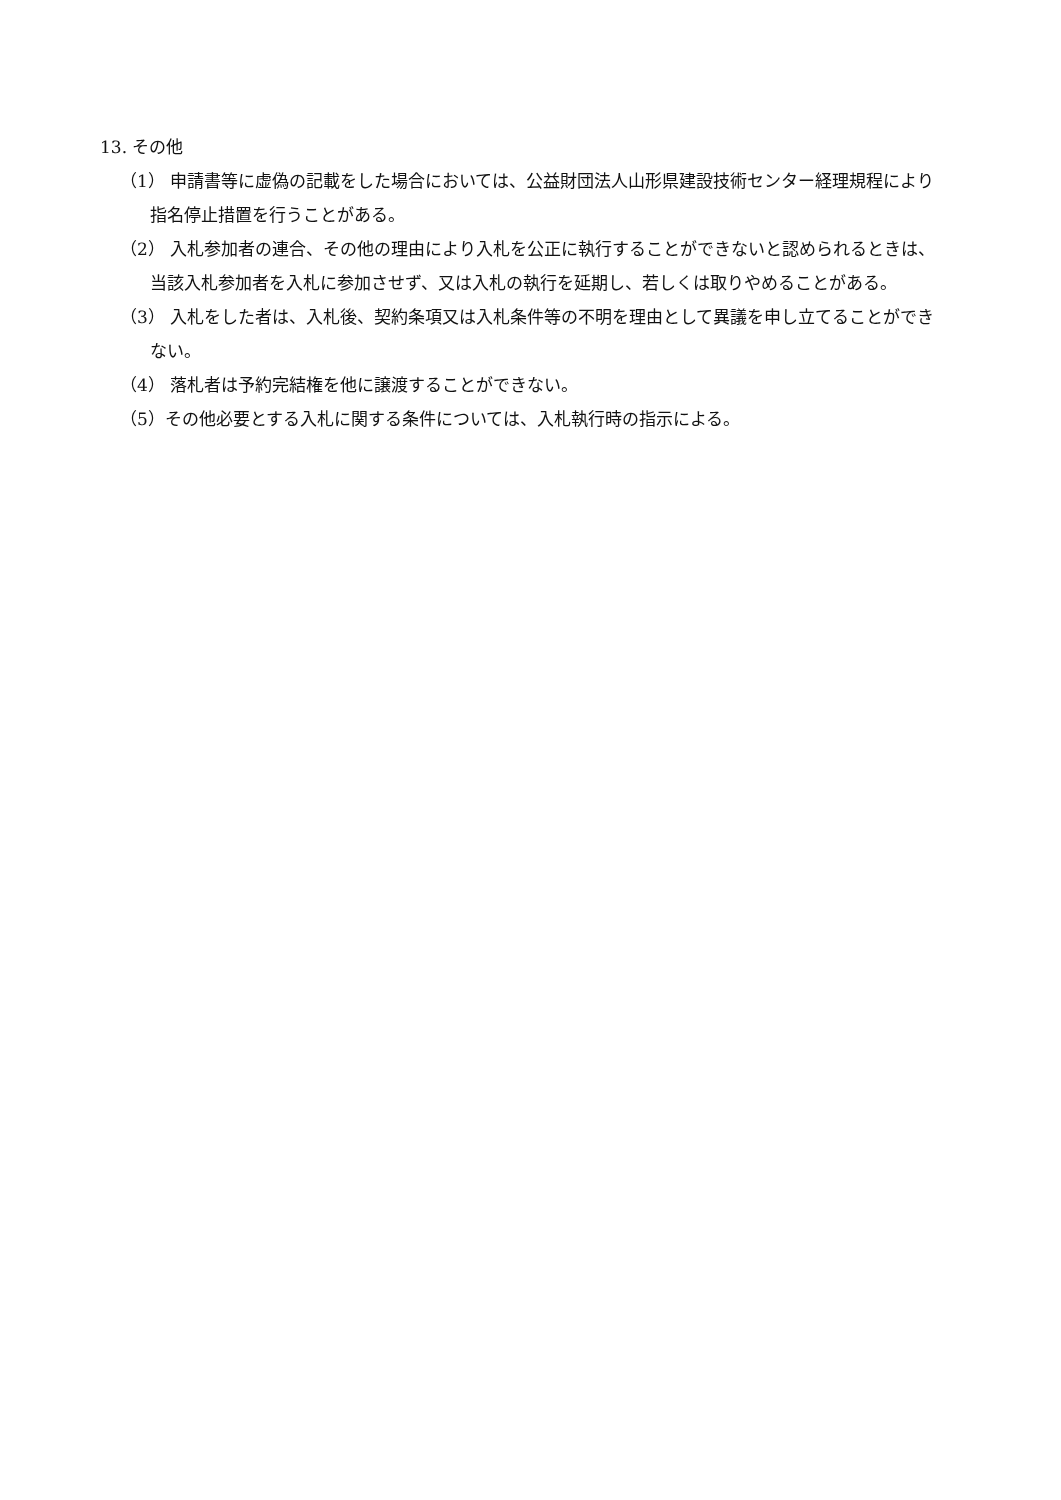13. その他
（1） 申請書等に虚偽の記載をした場合においては、公益財団法人山形県建設技術センター経理規程により指名停止措置を行うことがある。
（2） 入札参加者の連合、その他の理由により入札を公正に執行することができないと認められるときは、当該入札参加者を入札に参加させず、又は入札の執行を延期し、若しくは取りやめることがある。
（3） 入札をした者は、入札後、契約条項又は入札条件等の不明を理由として異議を申し立てることができない。
（4） 落札者は予約完結権を他に譲渡することができない。
（5）その他必要とする入札に関する条件については、入札執行時の指示による。